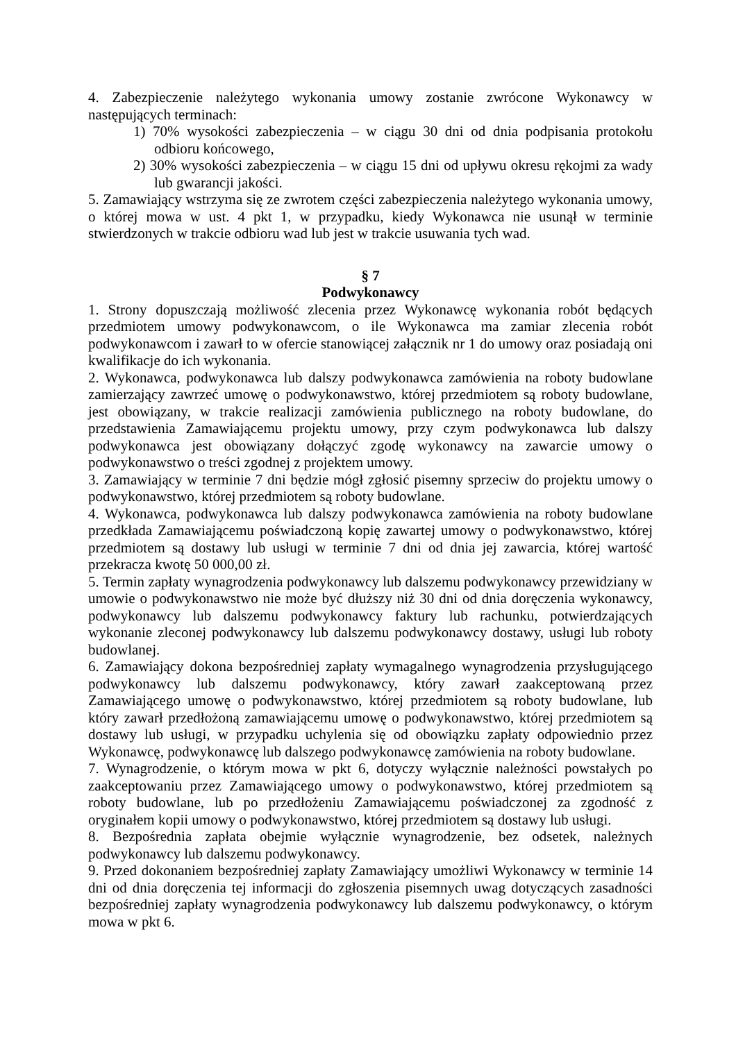4. Zabezpieczenie należytego wykonania umowy zostanie zwrócone Wykonawcy w następujących terminach:
1) 70% wysokości zabezpieczenia – w ciągu 30 dni od dnia podpisania protokołu odbioru końcowego,
2) 30% wysokości zabezpieczenia – w ciągu 15 dni od upływu okresu rękojmi za wady lub gwarancji jakości.
5. Zamawiający wstrzyma się ze zwrotem części zabezpieczenia należytego wykonania umowy, o której mowa w ust. 4 pkt 1, w przypadku, kiedy Wykonawca nie usunął w terminie stwierdzonych w trakcie odbioru wad lub jest w trakcie usuwania tych wad.
§ 7
Podwykonawcy
1. Strony dopuszczają możliwość zlecenia przez Wykonawcę wykonania robót będących przedmiotem umowy podwykonawcom, o ile Wykonawca ma zamiar zlecenia robót podwykonawcom i zawarł to w ofercie stanowiącej załącznik nr 1 do umowy oraz posiadają oni kwalifikacje do ich wykonania.
2. Wykonawca, podwykonawca lub dalszy podwykonawca zamówienia na roboty budowlane zamierzający zawrzeć umowę o podwykonawstwo, której przedmiotem są roboty budowlane, jest obowiązany, w trakcie realizacji zamówienia publicznego na roboty budowlane, do przedstawienia Zamawiającemu projektu umowy, przy czym podwykonawca lub dalszy podwykonawca jest obowiązany dołączyć zgodę wykonawcy na zawarcie umowy o podwykonawstwo o treści zgodnej z projektem umowy.
3. Zamawiający w terminie 7 dni będzie mógł zgłosić pisemny sprzeciw do projektu umowy o podwykonawstwo, której przedmiotem są roboty budowlane.
4. Wykonawca, podwykonawca lub dalszy podwykonawca zamówienia na roboty budowlane przedkłada Zamawiającemu poświadczoną kopię zawartej umowy o podwykonawstwo, której przedmiotem są dostawy lub usługi w terminie 7 dni od dnia jej zawarcia, której wartość przekracza kwotę 50 000,00 zł.
5. Termin zapłaty wynagrodzenia podwykonawcy lub dalszemu podwykonawcy przewidziany w umowie o podwykonawstwo nie może być dłuższy niż 30 dni od dnia doręczenia wykonawcy, podwykonawcy lub dalszemu podwykonawcy faktury lub rachunku, potwierdzających wykonanie zleconej podwykonawcy lub dalszemu podwykonawcy dostawy, usługi lub roboty budowlanej.
6. Zamawiający dokona bezpośredniej zapłaty wymagalnego wynagrodzenia przysługującego podwykonawcy lub dalszemu podwykonawcy, który zawarł zaakceptowaną przez Zamawiającego umowę o podwykonawstwo, której przedmiotem są roboty budowlane, lub który zawarł przedłożoną zamawiającemu umowę o podwykonawstwo, której przedmiotem są dostawy lub usługi, w przypadku uchylenia się od obowiązku zapłaty odpowiednio przez Wykonawcę, podwykonawcę lub dalszego podwykonawcę zamówienia na roboty budowlane.
7. Wynagrodzenie, o którym mowa w pkt 6, dotyczy wyłącznie należności powstałych po zaakceptowaniu przez Zamawiającego umowy o podwykonawstwo, której przedmiotem są roboty budowlane, lub po przedłożeniu Zamawiającemu poświadczonej za zgodność z oryginałem kopii umowy o podwykonawstwo, której przedmiotem są dostawy lub usługi.
8. Bezpośrednia zapłata obejmie wyłącznie wynagrodzenie, bez odsetek, należnych podwykonawcy lub dalszemu podwykonawcy.
9. Przed dokonaniem bezpośredniej zapłaty Zamawiający umożliwi Wykonawcy w terminie 14 dni od dnia doręczenia tej informacji do zgłoszenia pisemnych uwag dotyczących zasadności bezpośredniej zapłaty wynagrodzenia podwykonawcy lub dalszemu podwykonawcy, o którym mowa w pkt 6.